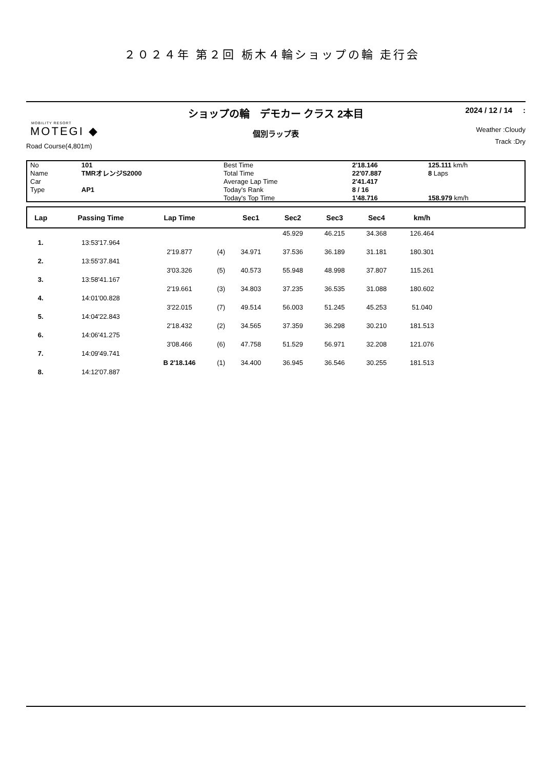２０２４年 第２回 栃木４輪ショップの輪 走行会
MOBILITY RESORT
MOTEGI ◆
Road Course(4,801m)
ショップの輪　デモカー クラス 2本目
個別ラップ表
2024 / 12 / 14 :
Weather :Cloudy
Track :Dry
| No | 101 | Best Time | 2'18.146 | 125.111 km/h |
| Name | TMRオレンジS2000 | Total Time | 22'07.887 | 8 Laps |
| Car | | Average Lap Time | 2'41.417 | |
| Type | AP1 | Today's Rank | 8 / 16 | |
| | | Today's Top Time | 1'48.716 | 158.979 km/h |
| Lap | Passing Time | Lap Time | | Sec1 | Sec2 | Sec3 | Sec4 | km/h | |
| --- | --- | --- | --- | --- | --- | --- | --- | --- | --- |
| | | | | | 45.929 | 46.215 | 34.368 | 126.464 | |
| 1. | 13:53'17.964 | | | | | | | | |
| | | 2'19.877 | (4) | 34.971 | 37.536 | 36.189 | 31.181 | 180.301 | |
| 2. | 13:55'37.841 | | | | | | | | |
| | | 3'03.326 | (5) | 40.573 | 55.948 | 48.998 | 37.807 | 115.261 | |
| 3. | 13:58'41.167 | | | | | | | | |
| | | 2'19.661 | (3) | 34.803 | 37.235 | 36.535 | 31.088 | 180.602 | |
| 4. | 14:01'00.828 | | | | | | | | |
| | | 3'22.015 | (7) | 49.514 | 56.003 | 51.245 | 45.253 | 51.040 | |
| 5. | 14:04'22.843 | | | | | | | | |
| | | 2'18.432 | (2) | 34.565 | 37.359 | 36.298 | 30.210 | 181.513 | |
| 6. | 14:06'41.275 | | | | | | | | |
| | | 3'08.466 | (6) | 47.758 | 51.529 | 56.971 | 32.208 | 121.076 | |
| 7. | 14:09'49.741 | | | | | | | | |
| | | B 2'18.146 | (1) | 34.400 | 36.945 | 36.546 | 30.255 | 181.513 | |
| 8. | 14:12'07.887 | | | | | | | | |